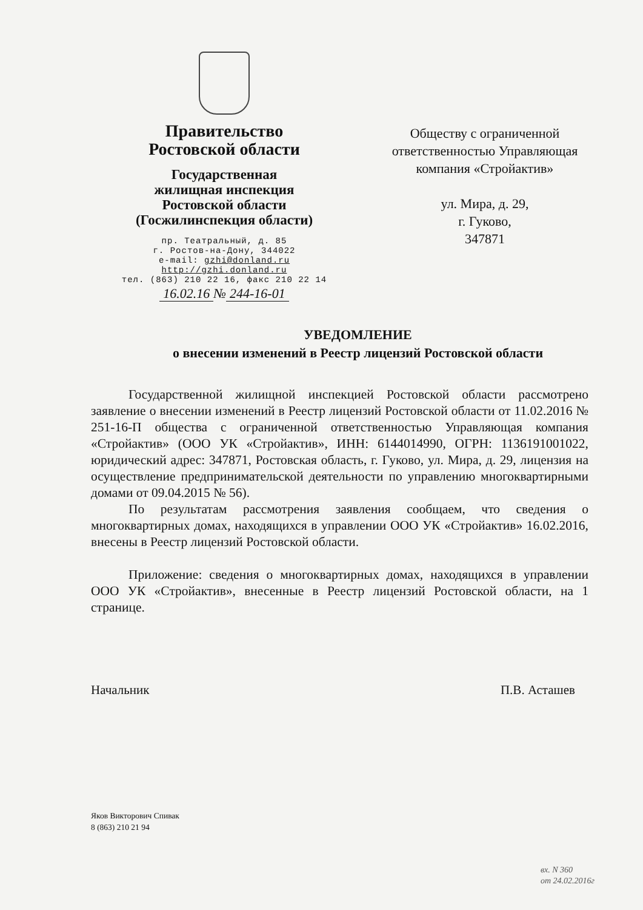Правительство
Ростовской области
Государственная
жилищная инспекция
Ростовской области
(Госжилинспекция области)
пр. Театральный, д. 85
г. Ростов-на-Дону, 344022
e-mail: gzhi@donland.ru
http://gzhi.donland.ru
тел. (863) 210 22 16, факс 210 22 14
16.02.16 № 244-16-01
Обществу с ограниченной
ответственностью Управляющая
компания «Стройактив»
ул. Мира, д. 29,
г. Гуково,
347871
УВЕДОМЛЕНИЕ
о внесении изменений в Реестр лицензий Ростовской области
Государственной жилищной инспекцией Ростовской области рассмотрено заявление о внесении изменений в Реестр лицензий Ростовской области от 11.02.2016 № 251-16-П общества с ограниченной ответственностью Управляющая компания «Стройактив» (ООО УК «Стройактив», ИНН: 6144014990, ОГРН: 1136191001022, юридический адрес: 347871, Ростовская область, г. Гуково, ул. Мира, д. 29, лицензия на осуществление предпринимательской деятельности по управлению многоквартирными домами от 09.04.2015 № 56).
По результатам рассмотрения заявления сообщаем, что сведения о многоквартирных домах, находящихся в управлении ООО УК «Стройактив» 16.02.2016, внесены в Реестр лицензий Ростовской области.
Приложение: сведения о многоквартирных домах, находящихся в управлении ООО УК «Стройактив», внесенные в Реестр лицензий Ростовской области, на 1 странице.
Начальник П.В. Асташев
Яков Викторович Спивак
8 (863) 210 21 94
вх. N 360
от 24.02.2016г